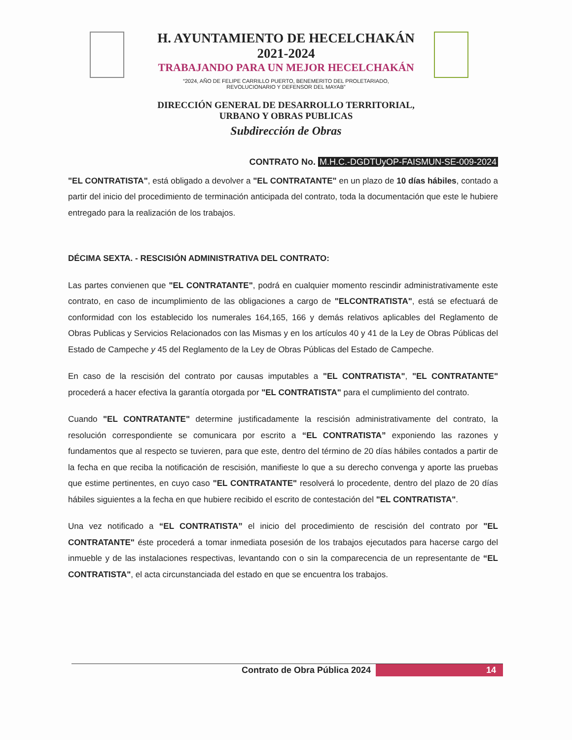H. AYUNTAMIENTO DE HECELCHAKÁN
2021-2024
TRABAJANDO PARA UN MEJOR HECELCHAKÁN
“2024, AÑO DE FELIPE CARRILLO PUERTO, BENEMERITO DEL PROLETARIADO,
REVOLUCIONARIO Y DEFENSOR DEL MAYAB”
DIRECCIÓN GENERAL DE DESARROLLO TERRITORIAL,
URBANO Y OBRAS PUBLICAS
Subdirección de Obras
CONTRATO No. M.H.C.-DGDTUyOP-FAISMUN-SE-009-2024
"EL CONTRATISTA", está obligado a devolver a "EL CONTRATANTE" en un plazo de 10 días hábiles, contado a partir del inicio del procedimiento de terminación anticipada del contrato, toda la documentación que este le hubiere entregado para la realización de los trabajos.
DÉCIMA SEXTA. - RESCISIÓN ADMINISTRATIVA DEL CONTRATO:
Las partes convienen que "EL CONTRATANTE", podrá en cualquier momento rescindir administrativamente este contrato, en caso de incumplimiento de las obligaciones a cargo de "ELCONTRATISTA", está se efectuará de conformidad con los establecido los numerales 164,165, 166 y demás relativos aplicables del Reglamento de Obras Publicas y Servicios Relacionados con las Mismas y en los artículos 40 y 41 de la Ley de Obras Públicas del Estado de Campeche y 45 del Reglamento de la Ley de Obras Públicas del Estado de Campeche.
En caso de la rescisión del contrato por causas imputables a "EL CONTRATISTA", "EL CONTRATANTE" procederá a hacer efectiva la garantía otorgada por "EL CONTRATISTA" para el cumplimiento del contrato.
Cuando "EL CONTRATANTE" determine justificadamente la rescisión administrativamente del contrato, la resolución correspondiente se comunicara por escrito a “EL CONTRATISTA” exponiendo las razones y fundamentos que al respecto se tuvieren, para que este, dentro del término de 20 días hábiles contados a partir de la fecha en que reciba la notificación de rescisión, manifieste lo que a su derecho convenga y aporte las pruebas que estime pertinentes, en cuyo caso "EL CONTRATANTE" resolverá lo procedente, dentro del plazo de 20 días hábiles siguientes a la fecha en que hubiere recibido el escrito de contestación del "EL CONTRATISTA".
Una vez notificado a “EL CONTRATISTA” el inicio del procedimiento de rescisión del contrato por "EL CONTRATANTE" éste procederá a tomar inmediata posesión de los trabajos ejecutados para hacerse cargo del inmueble y de las instalaciones respectivas, levantando con o sin la comparecencia de un representante de “EL CONTRATISTA", el acta circunstanciada del estado en que se encuentra los trabajos.
Contrato de Obra Pública 2024 14